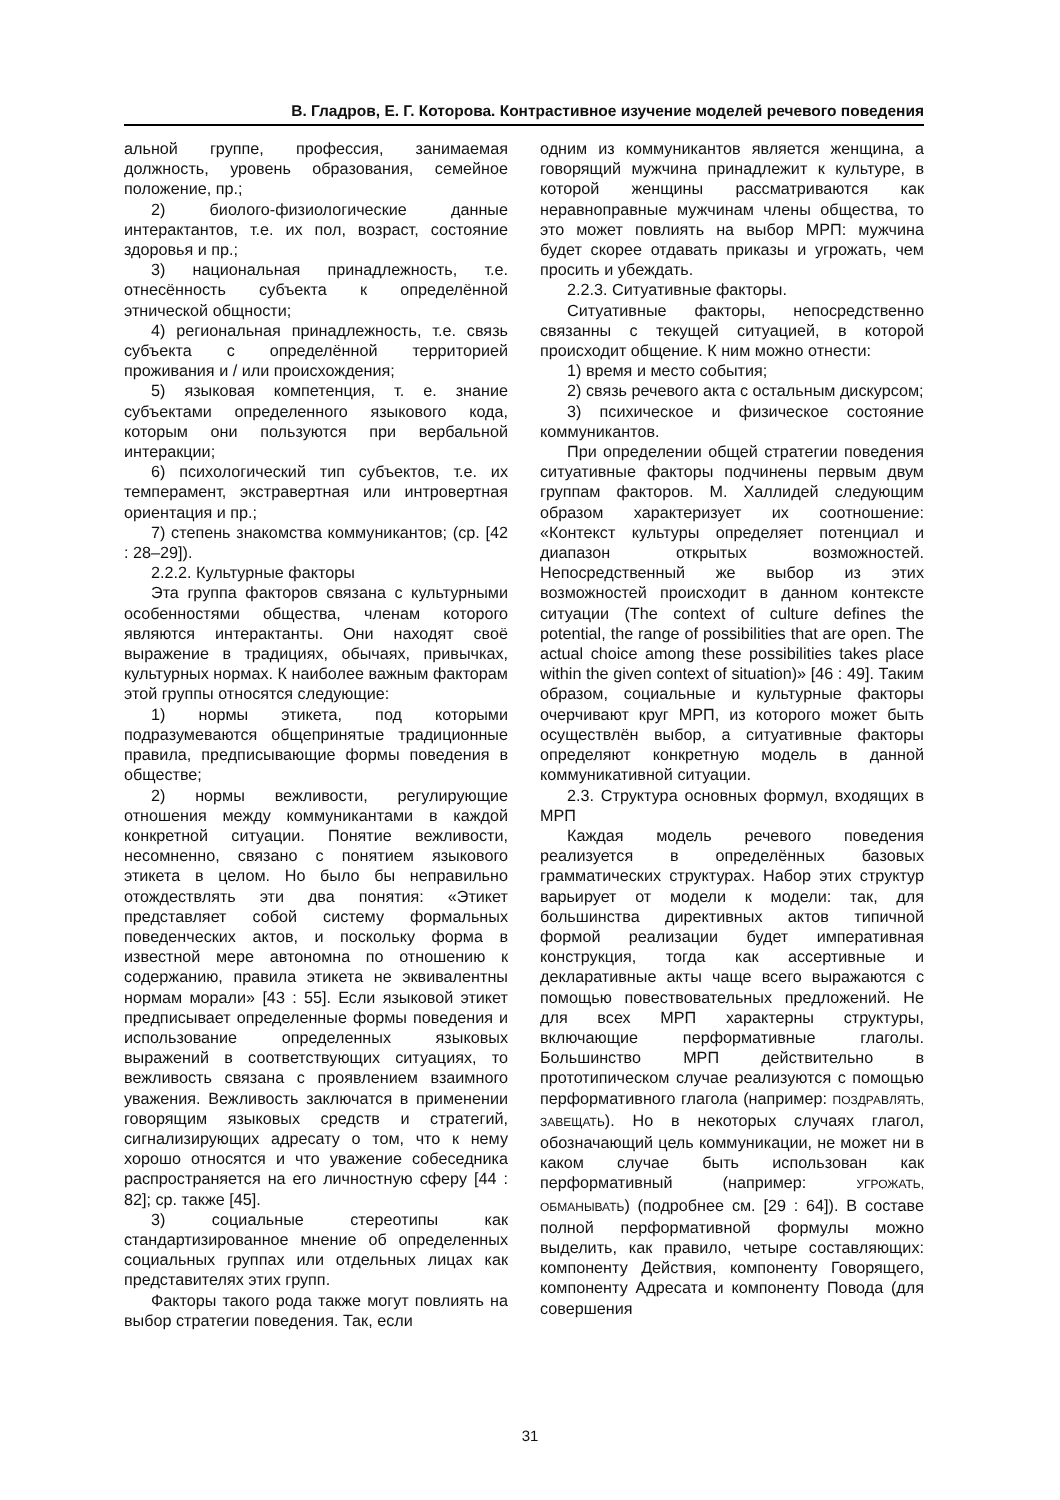В. Гладров, Е. Г. Которова. Контрастивное изучение моделей речевого поведения
альной группе, профессия, занимаемая должность, уровень образования, семейное положение, пр.;
2) биолого-физиологические данные интерактантов, т.е. их пол, возраст, состояние здоровья и пр.;
3) национальная принадлежность, т.е. отнесённость субъекта к определённой этнической общности;
4) региональная принадлежность, т.е. связь субъекта с определённой территорией проживания и / или происхождения;
5) языковая компетенция, т. е. знание субъектами определенного языкового кода, которым они пользуются при вербальной интеракции;
6) психологический тип субъектов, т.е. их темперамент, экстравертная или интровертная ориентация и пр.;
7) степень знакомства коммуникантов; (ср. [42 : 28–29]).
2.2.2. Культурные факторы
Эта группа факторов связана с культурными особенностями общества, членам которого являются интерактанты. Они находят своё выражение в традициях, обычаях, привычках, культурных нормах. К наиболее важным факторам этой группы относятся следующие:
1) нормы этикета, под которыми подразумеваются общепринятые традиционные правила, предписывающие формы поведения в обществе;
2) нормы вежливости, регулирующие отношения между коммуникантами в каждой конкретной ситуации. Понятие вежливости, несомненно, связано с понятием языкового этикета в целом. Но было бы неправильно отождествлять эти два понятия: «Этикет представляет собой систему формальных поведенческих актов, и поскольку форма в известной мере автономна по отношению к содержанию, правила этикета не эквивалентны нормам морали» [43 : 55]. Если языковой этикет предписывает определенные формы поведения и использование определенных языковых выражений в соответствующих ситуациях, то вежливость связана с проявлением взаимного уважения. Вежливость заключатся в применении говорящим языковых средств и стратегий, сигнализирующих адресату о том, что к нему хорошо относятся и что уважение собеседника распространяется на его личностную сферу [44 : 82]; ср. также [45].
3) социальные стереотипы как стандартизированное мнение об определенных социальных группах или отдельных лицах как представителях этих групп.
Факторы такого рода также могут повлиять на выбор стратегии поведения. Так, если
одним из коммуникантов является женщина, а говорящий мужчина принадлежит к культуре, в которой женщины рассматриваются как неравноправные мужчинам члены общества, то это может повлиять на выбор МРП: мужчина будет скорее отдавать приказы и угрожать, чем просить и убеждать.
2.2.3. Ситуативные факторы.
Ситуативные факторы, непосредственно связанны с текущей ситуацией, в которой происходит общение. К ним можно отнести:
1) время и место события;
2) связь речевого акта с остальным дискурсом;
3) психическое и физическое состояние коммуникантов.
При определении общей стратегии поведения ситуативные факторы подчинены первым двум группам факторов. М. Халлидей следующим образом характеризует их соотношение: «Контекст культуры определяет потенциал и диапазон открытых возможностей. Непосредственный же выбор из этих возможностей происходит в данном контексте ситуации (The context of culture defines the potential, the range of possibilities that are open. The actual choice among these possibilities takes place within the given context of situation)» [46 : 49]. Таким образом, социальные и культурные факторы очерчивают круг МРП, из которого может быть осуществлён выбор, а ситуативные факторы определяют конкретную модель в данной коммуникативной ситуации.
2.3. Структура основных формул, входящих в МРП
Каждая модель речевого поведения реализуется в определённых базовых грамматических структурах. Набор этих структур варьирует от модели к модели: так, для большинства директивных актов типичной формой реализации будет императивная конструкция, тогда как ассертивные и декларативные акты чаще всего выражаются с помощью повествовательных предложений. Не для всех МРП характерны структуры, включающие перформативные глаголы. Большинство МРП действительно в прототипическом случае реализуются с помощью перформативного глагола (например: ПОЗДРАВЛЯТЬ, ЗАВЕЩАТЬ). Но в некоторых случаях глагол, обозначающий цель коммуникации, не может ни в каком случае быть использован как перформативный (например: УГРОЖАТЬ, ОБМАНЫВАТЬ) (подробнее см. [29 : 64]). В составе полной перформативной формулы можно выделить, как правило, четыре составляющих: компоненту Действия, компоненту Говорящего, компоненту Адресата и компоненту Повода (для совершения
31